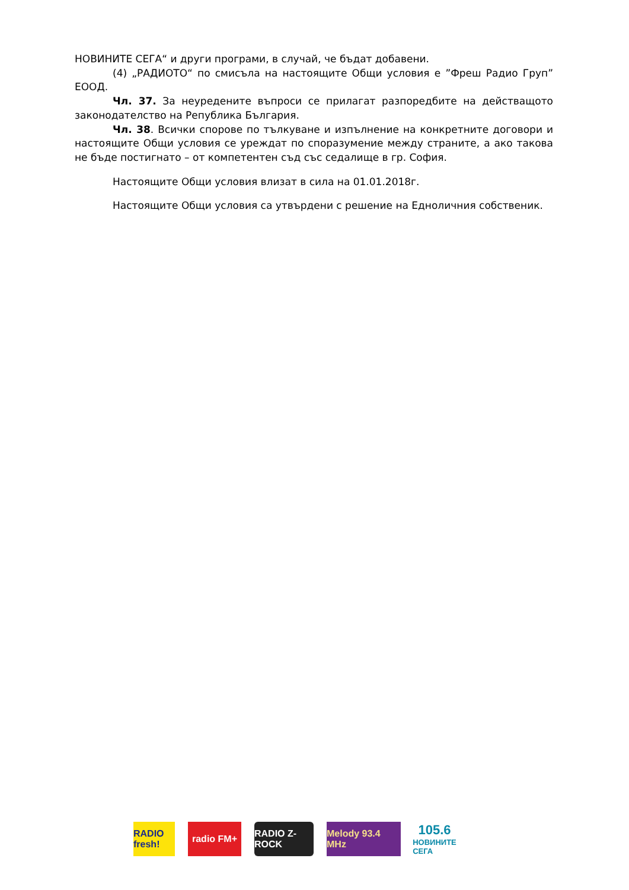НОВИНИТЕ СЕГА“ и други програми, в случай, че бъдат добавени.
(4) „РАДИОТО“ по смисъла на настоящите Общи условия е ”Фреш Радио Груп” ЕООД.
Чл. 37. За неуредените въпроси се прилагат разпоредбите на действащото законодателство на Република България.
Чл. 38. Всички спорове по тълкуване и изпълнение на конкретните договори и настоящите Общи условия се уреждат по споразумение между страните, а ако такова не бъде постигнато – от компетентен съд със седалище в гр. София.
Настоящите Общи условия влизат в сила на 01.01.2018г.
Настоящите Общи условия са утвърдени с решение на Едноличния собственик.
RADIO fresh!
radio FM+
RADIO Z-ROCK
Melody 93.4 MHz
105.6
НОВИНИТЕ СЕГА